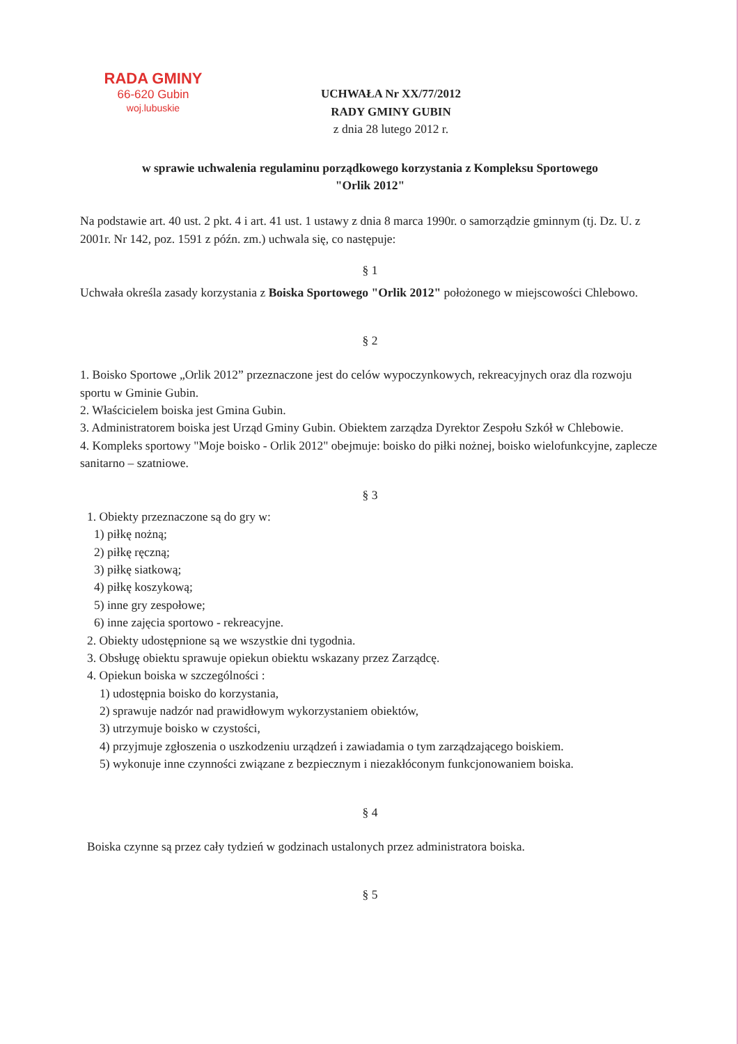RADA GMINY
66-620 Gubin
woj.lubuskie
UCHWAŁA Nr XX/77/2012
RADY GMINY GUBIN
z dnia 28 lutego 2012 r.
w sprawie uchwalenia regulaminu porządkowego korzystania z Kompleksu Sportowego
"Orlik 2012"
Na podstawie art. 40 ust. 2 pkt. 4 i art. 41 ust. 1 ustawy z dnia 8 marca 1990r. o samorządzie gminnym (tj. Dz. U. z 2001r. Nr 142, poz. 1591 z późn. zm.) uchwala się, co następuje:
§ 1
Uchwała określa zasady korzystania z Boiska Sportowego "Orlik 2012" położonego w miejscowości Chlebowo.
§ 2
1. Boisko Sportowe „Orlik 2012” przeznaczone jest do celów wypoczynkowych, rekreacyjnych oraz dla rozwoju sportu w Gminie Gubin.
2. Właścicielem boiska jest Gmina Gubin.
3. Administratorem boiska jest Urząd Gminy Gubin. Obiektem zarządza Dyrektor Zespołu Szkół w Chlebowie.
4. Kompleks sportowy "Moje boisko - Orlik 2012" obejmuje: boisko do piłki nożnej, boisko wielofunkcyjne, zaplecze sanitarno – szatniowe.
§ 3
1. Obiekty przeznaczone są do gry w:
1) piłkę nożną;
2) piłkę ręczną;
3) piłkę siatkową;
4) piłkę koszykową;
5) inne gry zespołowe;
6) inne zajęcia sportowo - rekreacyjne.
2. Obiekty udostępnione są we wszystkie dni tygodnia.
3. Obsługę obiektu sprawuje opiekun obiektu wskazany przez Zarządcę.
4. Opiekun boiska w szczególności :
1) udostępnia boisko do korzystania,
2) sprawuje nadzór nad prawidłowym wykorzystaniem obiektów,
3) utrzymuje boisko w czystości,
4) przyjmuje zgłoszenia o uszkodzeniu urządzeń i zawiadamia o tym zarządzającego boiskiem.
5) wykonuje inne czynności związane z bezpiecznym i niezakłóconym funkcjonowaniem boiska.
§ 4
Boiska czynne są przez cały tydzień w godzinach ustalonych przez administratora boiska.
§ 5